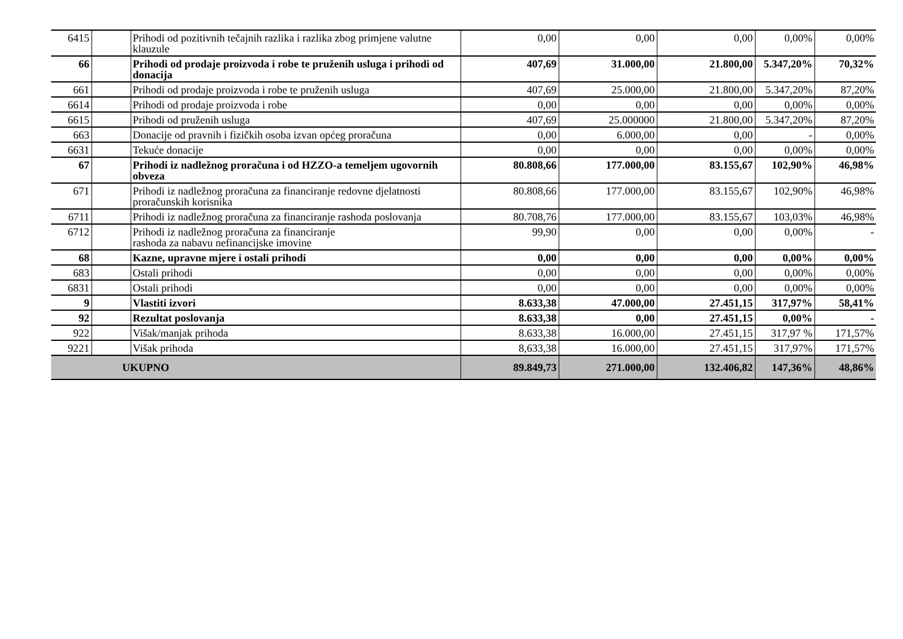| 6415 | | Prihodi od pozitivnih tečajnih razlika i razlika zbog primjene valutne klauzule | 0,00 | 0,00 | 0,00 | 0,00% | 0,00% |
| 66 | | Prihodi od prodaje proizvoda i robe te pruženih usluga i prihodi od donacija | 407,69 | 31.000,00 | 21.800,00 | 5.347,20% | 70,32% |
| 661 | | Prihodi od prodaje proizvoda i robe te pruženih usluga | 407,69 | 25.000,00 | 21.800,00 | 5.347,20% | 87,20% |
| 6614 | | Prihodi od prodaje proizvoda i robe | 0,00 | 0,00 | 0,00 | 0,00% | 0,00% |
| 6615 | | Prihodi od pruženih usluga | 407,69 | 25.000000 | 21.800,00 | 5.347,20% | 87,20% |
| 663 | | Donacije od pravnih i fizičkih osoba izvan općeg proračuna | 0,00 | 6.000,00 | 0,00 | - | 0,00% |
| 6631 | | Tekuće donacije | 0,00 | 0,00 | 0,00 | 0,00% | 0,00% |
| 67 | | Prihodi iz nadležnog proračuna i od HZZO-a temeljem ugovornih obveza | 80.808,66 | 177.000,00 | 83.155,67 | 102,90% | 46,98% |
| 671 | | Prihodi iz nadležnog proračuna za financiranje redovne djelatnosti proračunskih korisnika | 80.808,66 | 177.000,00 | 83.155,67 | 102,90% | 46,98% |
| 6711 | | Prihodi iz nadležnog proračuna za financiranje rashoda poslovanja | 80.708,76 | 177.000,00 | 83.155,67 | 103,03% | 46,98% |
| 6712 | | Prihodi iz nadležnog proračuna za financiranje rashoda za nabavu nefinancijske imovine | 99,90 | 0,00 | 0,00 | 0,00% | - |
| 68 | | Kazne, upravne mjere i ostali prihodi | 0,00 | 0,00 | 0,00 | 0,00% | 0,00% |
| 683 | | Ostali prihodi | 0,00 | 0,00 | 0,00 | 0,00% | 0,00% |
| 6831 | | Ostali prihodi | 0,00 | 0,00 | 0,00 | 0,00% | 0,00% |
| 9 | | Vlastiti izvori | 8.633,38 | 47.000,00 | 27.451,15 | 317,97% | 58,41% |
| 92 | | Rezultat poslovanja | 8.633,38 | 0,00 | 27.451,15 | 0,00% | - |
| 922 | | Višak/manjak prihoda | 8.633,38 | 16.000,00 | 27.451,15 | 317,97 % | 171,57% |
| 9221 | | Višak prihoda | 8,633,38 | 16.000,00 | 27.451,15 | 317,97% | 171,57% |
| UKUPNO | | | 89.849,73 | 271.000,00 | 132.406,82 | 147,36% | 48,86% |